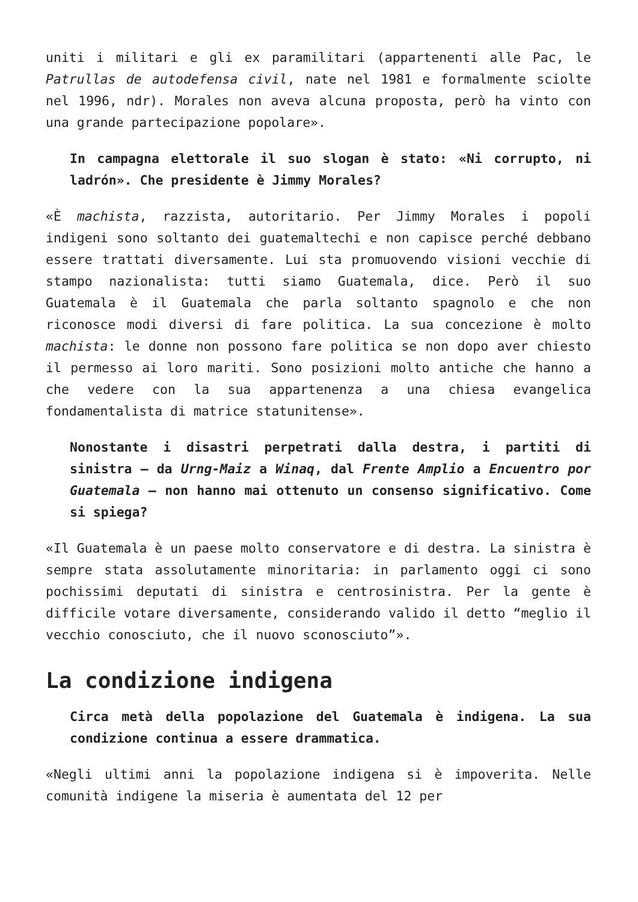uniti i militari e gli ex paramilitari (appartenenti alle Pac, le Patrullas de autodefensa civil, nate nel 1981 e formalmente sciolte nel 1996, ndr). Morales non aveva alcuna proposta, però ha vinto con una grande partecipazione popolare».
In campagna elettorale il suo slogan è stato: «Ni corrupto, ni ladrón». Che presidente è Jimmy Morales?
«È machista, razzista, autoritario. Per Jimmy Morales i popoli indigeni sono soltanto dei guatemaltechi e non capisce perché debbano essere trattati diversamente. Lui sta promuovendo visioni vecchie di stampo nazionalista: tutti siamo Guatemala, dice. Però il suo Guatemala è il Guatemala che parla soltanto spagnolo e che non riconosce modi diversi di fare politica. La sua concezione è molto machista: le donne non possono fare politica se non dopo aver chiesto il permesso ai loro mariti. Sono posizioni molto antiche che hanno a che vedere con la sua appartenenza a una chiesa evangelica fondamentalista di matrice statunitense».
Nonostante i disastri perpetrati dalla destra, i partiti di sinistra – da Urng-Maiz a Winaq, dal Frente Amplio a Encuentro por Guatemala – non hanno mai ottenuto un consenso significativo. Come si spiega?
«Il Guatemala è un paese molto conservatore e di destra. La sinistra è sempre stata assolutamente minoritaria: in parlamento oggi ci sono pochissimi deputati di sinistra e centrosinistra. Per la gente è difficile votare diversamente, considerando valido il detto “meglio il vecchio conosciuto, che il nuovo sconosciuto”».
La condizione indigena
Circa metà della popolazione del Guatemala è indigena. La sua condizione continua a essere drammatica.
«Negli ultimi anni la popolazione indigena si è impoverita. Nelle comunità indigene la miseria è aumentata del 12 per